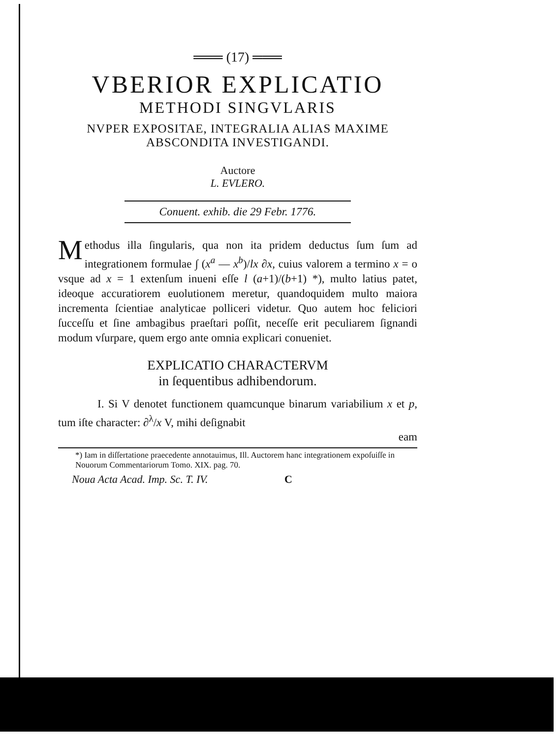═══ (17) ═══
VBERIOR EXPLICATIO
METHODI SINGVLARIS
NVPER EXPOSITAE, INTEGRALIA ALIAS MAXIME
ABSCONDITA INVESTIGANDI.
Auctore
L. EVLERO.
Conuent. exhib. die 29 Febr. 1776.
Methodus illa ſingularis, qua non ita pridem deductus ſum ſum ad integrationem formulae ∫ (x<sup>a</sup> — x<sup>b</sup>)/lx ∂x, cuius valorem a termino x = o vsque ad x = 1 extenſum inueni eſſe l (a+1)/(b+1) *), multo latius patet, ideoque accuratiorem euolutionem meretur, quandoquidem multo maiora incrementa ſcientiae analyticae polliceri videtur. Quo autem hoc feliciori ſucceſſu et ſine ambagibus praeſtari poſſit, neceſſe erit peculiarem ſignandi modum vſurpare, quem ergo ante omnia explicari conueniet.
EXPLICATIO CHARACTERVM
in ſequentibus adhibendorum.
I. Si V denotet functionem quamcunque binarum variabilium x et p, tum iſte character: ∂<sup>λ</sup>/x V, mihi deſignabit
eam
*) Iam in diſſertatione praecedente annotauimus, Ill. Auctorem hanc integrationem expoſuiſſe in Nouorum Commentariorum Tomo. XIX. pag. 70.
Noua Acta Acad. Imp. Sc. T. IV. C